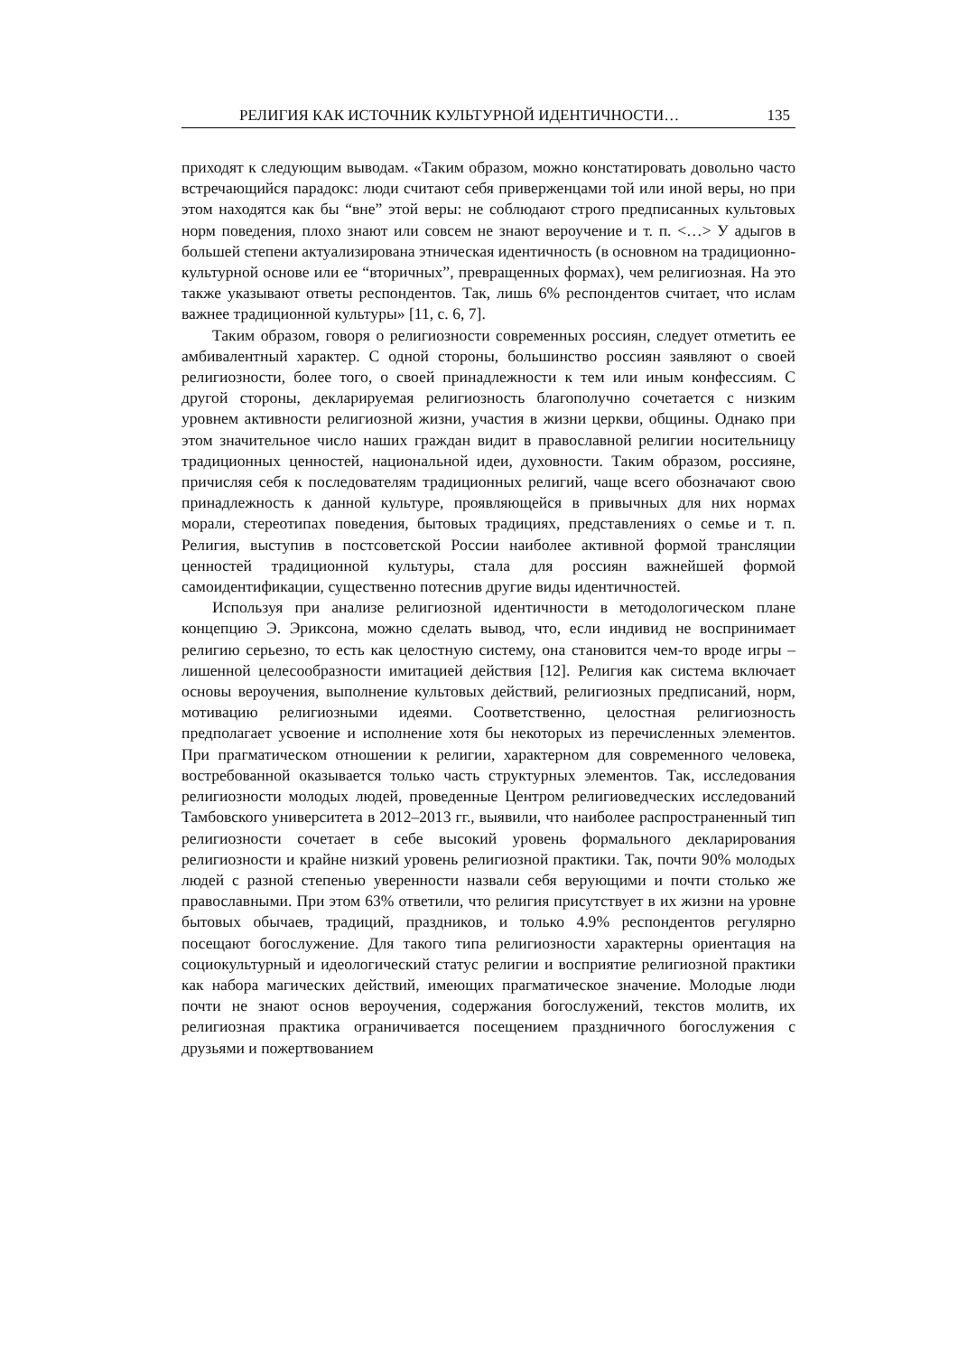РЕЛИГИЯ КАК ИСТОЧНИК КУЛЬТУРНОЙ ИДЕНТИЧНОСТИ… 135
приходят к следующим выводам. «Таким образом, можно констатировать довольно часто встречающийся парадокс: люди считают себя приверженцами той или иной веры, но при этом находятся как бы “вне” этой веры: не соблюдают строго предписанных культовых норм поведения, плохо знают или совсем не знают вероучение и т. п. <…> У адыгов в большей степени актуализирована этническая идентичность (в основном на традиционно-культурной основе или ее “вторичных”, превращенных формах), чем религиозная. На это также указывают ответы респондентов. Так, лишь 6% респондентов считает, что ислам важнее традиционной культуры» [11, с. 6, 7].
Таким образом, говоря о религиозности современных россиян, следует отметить ее амбивалентный характер. С одной стороны, большинство россиян заявляют о своей религиозности, более того, о своей принадлежности к тем или иным конфессиям. С другой стороны, декларируемая религиозность благополучно сочетается с низким уровнем активности религиозной жизни, участия в жизни церкви, общины. Однако при этом значительное число наших граждан видит в православной религии носительницу традиционных ценностей, национальной идеи, духовности. Таким образом, россияне, причисляя себя к последователям традиционных религий, чаще всего обозначают свою принадлежность к данной культуре, проявляющейся в привычных для них нормах морали, стереотипах поведения, бытовых традициях, представлениях о семье и т. п. Религия, выступив в постсоветской России наиболее активной формой трансляции ценностей традиционной культуры, стала для россиян важнейшей формой самоидентификации, существенно потеснив другие виды идентичностей.
Используя при анализе религиозной идентичности в методологическом плане концепцию Э. Эриксона, можно сделать вывод, что, если индивид не воспринимает религию серьезно, то есть как целостную систему, она становится чем-то вроде игры – лишенной целесообразности имитацией действия [12]. Религия как система включает основы вероучения, выполнение культовых действий, религиозных предписаний, норм, мотивацию религиозными идеями. Соответственно, целостная религиозность предполагает усвоение и исполнение хотя бы некоторых из перечисленных элементов. При прагматическом отношении к религии, характерном для современного человека, востребованной оказывается только часть структурных элементов. Так, исследования религиозности молодых людей, проведенные Центром религиоведческих исследований Тамбовского университета в 2012–2013 гг., выявили, что наиболее распространенный тип религиозности сочетает в себе высокий уровень формального декларирования религиозности и крайне низкий уровень религиозной практики. Так, почти 90% молодых людей с разной степенью уверенности назвали себя верующими и почти столько же православными. При этом 63% ответили, что религия присутствует в их жизни на уровне бытовых обычаев, традиций, праздников, и только 4.9% респондентов регулярно посещают богослужение. Для такого типа религиозности характерны ориентация на социокультурный и идеологический статус религии и восприятие религиозной практики как набора магических действий, имеющих прагматическое значение. Молодые люди почти не знают основ вероучения, содержания богослужений, текстов молитв, их религиозная практика ограничивается посещением праздничного богослужения с друзьями и пожертвованием